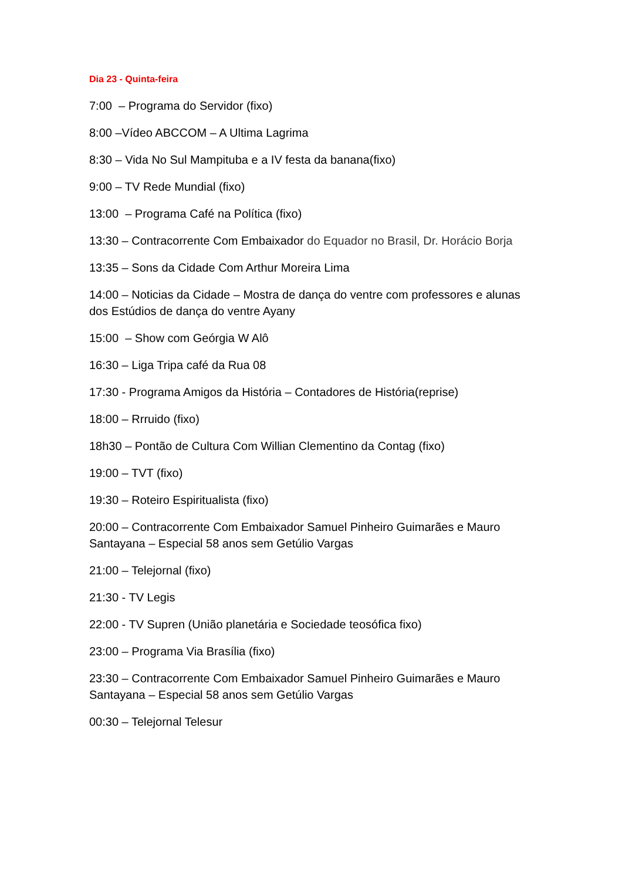Dia 23 - Quinta-feira
7:00 – Programa do Servidor (fixo)
8:00 –Vídeo ABCCOM – A Ultima Lagrima
8:30 – Vida No Sul Mampituba e a IV festa da banana(fixo)
9:00 – TV Rede Mundial (fixo)
13:00 – Programa Café na Política (fixo)
13:30 – Contracorrente Com Embaixador do Equador no Brasil, Dr. Horácio Borja
13:35 – Sons da Cidade Com Arthur Moreira Lima
14:00 – Noticias da Cidade – Mostra de dança do ventre com professores e alunas dos Estúdios de dança do ventre Ayany
15:00 – Show com Geórgia W Alô
16:30 – Liga Tripa café da Rua 08
17:30 - Programa Amigos da História – Contadores de História(reprise)
18:00 – Rrruido (fixo)
18h30 – Pontão de Cultura Com Willian Clementino da Contag (fixo)
19:00 – TVT (fixo)
19:30 – Roteiro Espiritualista (fixo)
20:00 – Contracorrente Com Embaixador Samuel Pinheiro Guimarães e Mauro Santayana – Especial 58 anos sem Getúlio Vargas
21:00 – Telejornal (fixo)
21:30 - TV Legis
22:00 - TV Supren (União planetária e Sociedade teosófica fixo)
23:00 – Programa Via Brasília (fixo)
23:30 – Contracorrente Com Embaixador Samuel Pinheiro Guimarães e Mauro Santayana – Especial 58 anos sem Getúlio Vargas
00:30 – Telejornal Telesur